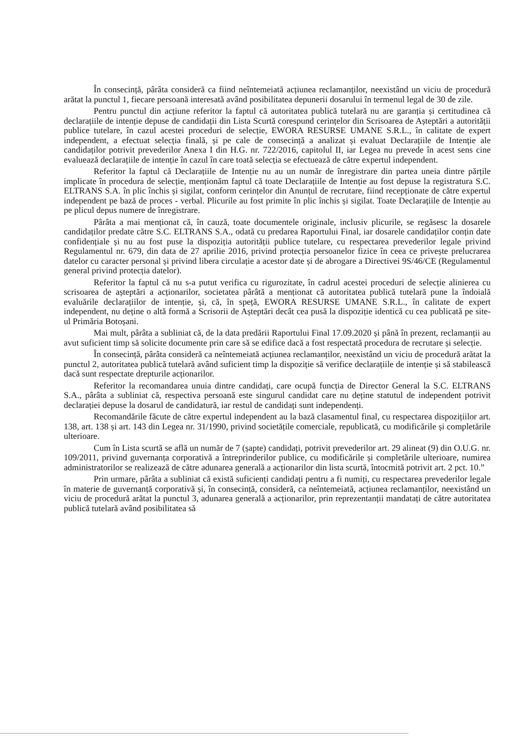În consecință, pârâta consideră ca fiind neîntemeiată acțiunea reclamanților, neexistând un viciu de procedură arătat la punctul 1, fiecare persoană interesată având posibilitatea depunerii dosarului în termenul legal de 30 de zile.
Pentru punctul din acțiune referitor la faptul că autoritatea publică tutelară nu are garanția și certitudinea că declarațiile de intenție depuse de candidații din Lista Scurtă corespund cerințelor din Scrisoarea de Așteptări a autorității publice tutelare, în cazul acestei proceduri de selecție, EWORA RESURSE UMANE S.R.L., în calitate de expert independent, a efectuat selecția finală, și pe cale de consecință a analizat și evaluat Declarațiile de Intenție ale candidaților potrivit prevederilor Anexa I din H.G. nr. 722/2016, capitolul II, iar Legea nu prevede în acest sens cine evaluează declarațiile de intenție în cazul în care toată selecția se efectuează de către expertul independent.
Referitor la faptul că Declarațiile de Intenție nu au un număr de înregistrare din partea uneia dintre părțile implicate în procedura de selecție, menționăm faptul că toate Declarațiile de Intenție au fost depuse la registratura S.C. ELTRANS S.A. în plic închis și sigilat, conform cerințelor din Anunțul de recrutare, fiind recepționate de către expertul independent pe bază de proces - verbal. Plicurile au fost primite în plic închis și sigilat. Toate Declarațiile de Intenție au pe plicul depus numere de înregistrare.
Pârâta a mai menționat că, în cauză, toate documentele originale, inclusiv plicurile, se regăsesc la dosarele candidaților predate către S.C. ELTRANS S.A., odată cu predarea Raportului Final, iar dosarele candidaților conțin date confidențiale și nu au fost puse la dispoziția autorității publice tutelare, cu respectarea prevederilor legale privind Regulamentul nr. 679, din data de 27 aprilie 2016, privind protecția persoanelor fizice în ceea ce privește prelucrarea datelor cu caracter personal și privind libera circulație a acestor date și de abrogare a Directivei 9S/46/CE (Regulamentul general privind protecția datelor).
Referitor la faptul că nu s-a putut verifica cu rigurozitate, în cadrul acestei proceduri de selecție alinierea cu scrisoarea de așteptări a acționarilor, societatea pârâtă a menționat că autoritatea publică tutelară pune la îndoială evaluările declarațiilor de intenție, și, că, în speță, EWORA RESURSE UMANE S.R.L., în calitate de expert independent, nu deține o altă formă a Scrisorii de Așteptări decât cea pusă la dispoziție identică cu cea publicată pe site-ul Primăria Botoșani.
Mai mult, pârâta a subliniat că, de la data predării Raportului Final 17.09.2020 și până în prezent, reclamanții au avut suficient timp să solicite documente prin care să se edifice dacă a fost respectată procedura de recrutare și selecție.
În consecință, pârâta consideră ca neîntemeiată acțiunea reclamanților, neexistând un viciu de procedură arătat la punctul 2, autoritatea publică tutelară având suficient timp la dispoziție să verifice declarațiile de intenție și să stabilească dacă sunt respectate drepturile acționarilor.
Referitor la recomandarea unuia dintre candidați, care ocupă funcția de Director General la S.C. ELTRANS S.A., pârâta a subliniat că, respectiva persoană este singurul candidat care nu deține statutul de independent potrivit declarației depuse la dosarul de candidatură, iar restul de candidați sunt independenți.
Recomandările făcute de către expertul independent au la bază clasamentul final, cu respectarea dispozițiilor art. 138, art. 138 și art. 143 din Legea nr. 31/1990, privind societățile comerciale, republicată, cu modificările și completările ulterioare.
Cum în Lista scurtă se află un număr de 7 (șapte) candidați, potrivit prevederilor art. 29 alineat (9) din O.U.G. nr. 109/2011, privind guvernanța corporativă a întreprinderilor publice, cu modificările și completările ulterioare, numirea administratorilor se realizează de către adunarea generală a acționarilor din lista scurtă, întocmită potrivit art. 2 pct. 10.”
Prin urmare, pârâta a subliniat că există suficienți candidați pentru a fi numiți, cu respectarea prevederilor legale în materie de guvernanță corporativă și, în consecință, consideră, ca neîntemeiată, acțiunea reclamanților, neexistând un viciu de procedură arătat la punctul 3, adunarea generală a acționarilor, prin reprezentanții mandatați de către autoritatea publică tutelară având posibilitatea să